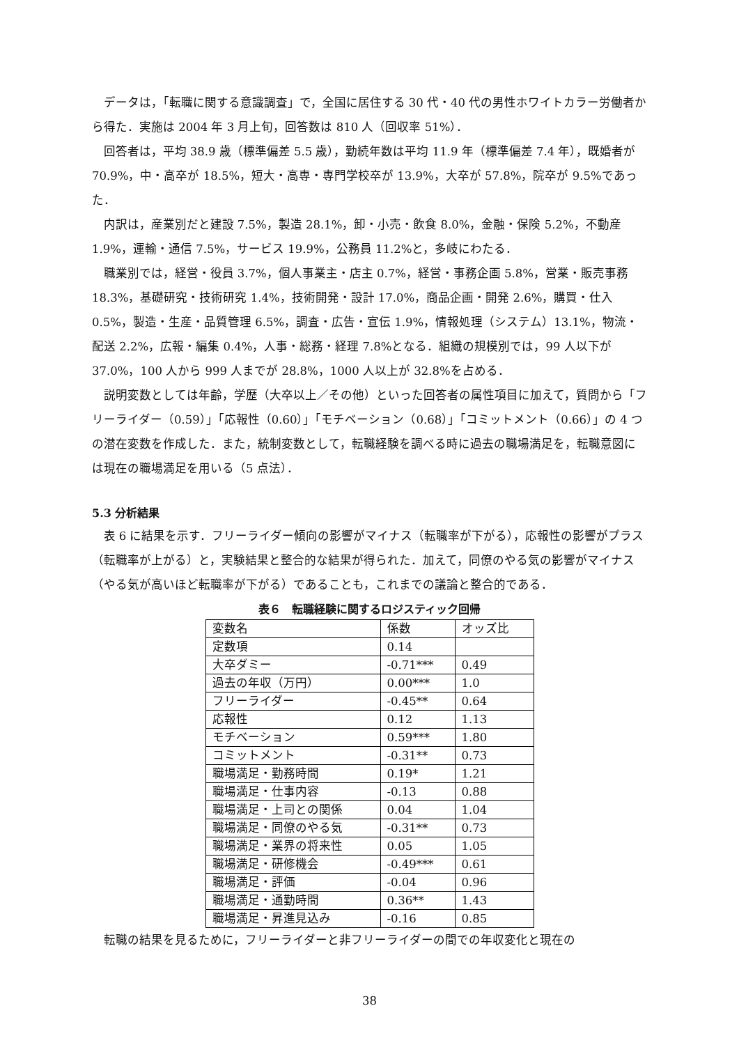データは，「転職に関する意識調査」で，全国に居住する 30 代・40 代の男性ホワイトカラー労働者から得た．実施は 2004 年 3 月上旬，回答数は 810 人（回収率 51%）．
回答者は，平均 38.9 歳（標準偏差 5.5 歳），勤続年数は平均 11.9 年（標準偏差 7.4 年），既婚者が 70.9%，中・高卒が 18.5%，短大・高専・専門学校卒が 13.9%，大卒が 57.8%，院卒が 9.5%であった．
内訳は，産業別だと建設 7.5%，製造 28.1%，卸・小売・飲食 8.0%，金融・保険 5.2%，不動産 1.9%，運輸・通信 7.5%，サービス 19.9%，公務員 11.2%と，多岐にわたる．
職業別では，経営・役員 3.7%，個人事業主・店主 0.7%，経営・事務企画 5.8%，営業・販売事務 18.3%，基礎研究・技術研究 1.4%，技術開発・設計 17.0%，商品企画・開発 2.6%，購買・仕入 0.5%，製造・生産・品質管理 6.5%，調査・広告・宣伝 1.9%，情報処理（システム）13.1%，物流・配送 2.2%，広報・編集 0.4%，人事・総務・経理 7.8%となる．組織の規模別では，99 人以下が 37.0%，100 人から 999 人までが 28.8%，1000 人以上が 32.8%を占める．
説明変数としては年齢，学歴（大卒以上／その他）といった回答者の属性項目に加えて，質問から「フリーライダー（0.59）」「応報性（0.60）」「モチベーション（0.68）」「コミットメント（0.66）」の 4 つの潜在変数を作成した．また，統制変数として，転職経験を調べる時に過去の職場満足を，転職意図には現在の職場満足を用いる（5 点法）．
5.3 分析結果
表 6 に結果を示す．フリーライダー傾向の影響がマイナス（転職率が下がる），応報性の影響がプラス（転職率が上がる）と，実験結果と整合的な結果が得られた．加えて，同僚のやる気の影響がマイナス（やる気が高いほど転職率が下がる）であることも，これまでの議論と整合的である．
表６　転職経験に関するロジスティック回帰
| 変数名 | 係数 | オッズ比 |
| --- | --- | --- |
| 定数項 | 0.14 | |
| 大卒ダミー | -0.71*** | 0.49 |
| 過去の年収（万円） | 0.00*** | 1.0 |
| フリーライダー | -0.45** | 0.64 |
| 応報性 | 0.12 | 1.13 |
| モチベーション | 0.59*** | 1.80 |
| コミットメント | -0.31** | 0.73 |
| 職場満足・勤務時間 | 0.19* | 1.21 |
| 職場満足・仕事内容 | -0.13 | 0.88 |
| 職場満足・上司との関係 | 0.04 | 1.04 |
| 職場満足・同僚のやる気 | -0.31** | 0.73 |
| 職場満足・業界の将来性 | 0.05 | 1.05 |
| 職場満足・研修機会 | -0.49*** | 0.61 |
| 職場満足・評価 | -0.04 | 0.96 |
| 職場満足・通勤時間 | 0.36** | 1.43 |
| 職場満足・昇進見込み | -0.16 | 0.85 |
転職の結果を見るために，フリーライダーと非フリーライダーの間での年収変化と現在の
38